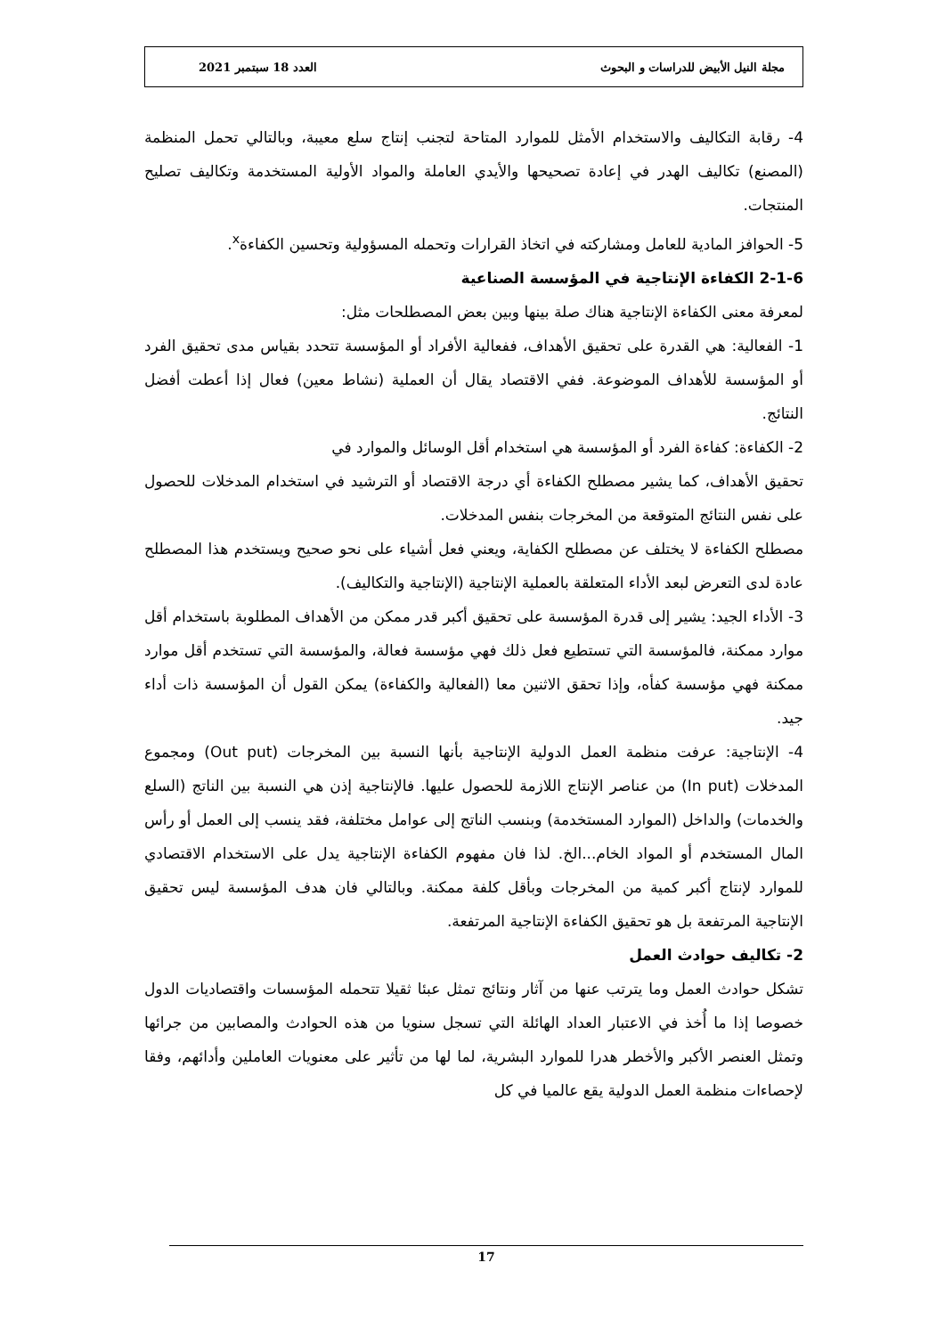مجلة النيل الأبيض للدراسات و البحوث العدد 18 سبتمبر 2021
4- رقابة التكاليف والاستخدام الأمثل للموارد المتاحة لتجنب إنتاج سلع معيبة، وبالتالي تحمل المنظمة (المصنع) تكاليف الهدر في إعادة تصحيحها والأيدي العاملة والمواد الأولية المستخدمة وتكاليف تصليح المنتجات.
5- الحوافز المادية للعامل ومشاركته في اتخاذ القرارات وتحمله المسؤولية وتحسين الكفاءة<sup>x</sup>.
2-1-6 الكفاءة الإنتاجية في المؤسسة الصناعية
لمعرفة معنى الكفاءة الإنتاجية هناك صلة بينها وبين بعض المصطلحات مثل:
1- الفعالية: هي القدرة على تحقيق الأهداف، ففعالية الأفراد أو المؤسسة تتحدد بقياس مدى تحقيق الفرد أو المؤسسة للأهداف الموضوعة. ففي الاقتصاد يقال أن العملية (نشاط معين) فعال إذا أعطت أفضل النتائج.
2- الكفاءة: كفاءة الفرد أو المؤسسة هي استخدام أقل الوسائل والموارد في
تحقيق الأهداف، كما يشير مصطلح الكفاءة أي درجة الاقتصاد أو الترشيد في استخدام المدخلات للحصول على نفس النتائج المتوقعة من المخرجات بنفس المدخلات.
مصطلح الكفاءة لا يختلف عن مصطلح الكفاية، ويعني فعل أشياء على نحو صحيح ويستخدم هذا المصطلح عادة لدى التعرض لبعد الأداء المتعلقة بالعملية الإنتاجية (الإنتاجية والتكاليف).
3- الأداء الجيد: يشير إلى قدرة المؤسسة على تحقيق أكبر قدر ممكن من الأهداف المطلوبة باستخدام أقل موارد ممكنة، فالمؤسسة التي تستطيع فعل ذلك فهي مؤسسة فعالة، والمؤسسة التي تستخدم أقل موارد ممكنة فهي مؤسسة كفأه، وإذا تحقق الاثنين معا (الفعالية والكفاءة) يمكن القول أن المؤسسة ذات أداء جيد.
4- الإنتاجية: عرفت منظمة العمل الدولية الإنتاجية بأنها النسبة بين المخرجات (Out put) ومجموع المدخلات (In put) من عناصر الإنتاج اللازمة للحصول عليها. فالإنتاجية إذن هي النسبة بين الناتج (السلع والخدمات) والداخل (الموارد المستخدمة) وبنسب الناتج إلى عوامل مختلفة، فقد ينسب إلى العمل أو رأس المال المستخدم أو المواد الخام...الخ. لذا فان مفهوم الكفاءة الإنتاجية يدل على الاستخدام الاقتصادي للموارد لإنتاج أكبر كمية من المخرجات وبأقل كلفة ممكنة. وبالتالي فان هدف المؤسسة ليس تحقيق الإنتاجية المرتفعة بل هو تحقيق الكفاءة الإنتاجية المرتفعة.
2- تكاليف حوادث العمل
تشكل حوادث العمل وما يترتب عنها من آثار ونتائج تمثل عبئا ثقيلا تتحمله المؤسسات واقتصاديات الدول خصوصا إذا ما أُخذ في الاعتبار العداد الهائلة التي تسجل سنويا من هذه الحوادث والمصابين من جرائها وتمثل العنصر الأكبر والأخطر هدرا للموارد البشرية، لما لها من تأثير على معنويات العاملين وأدائهم، وفقا لإحصاءات منظمة العمل الدولية يقع عالميا في كل
17